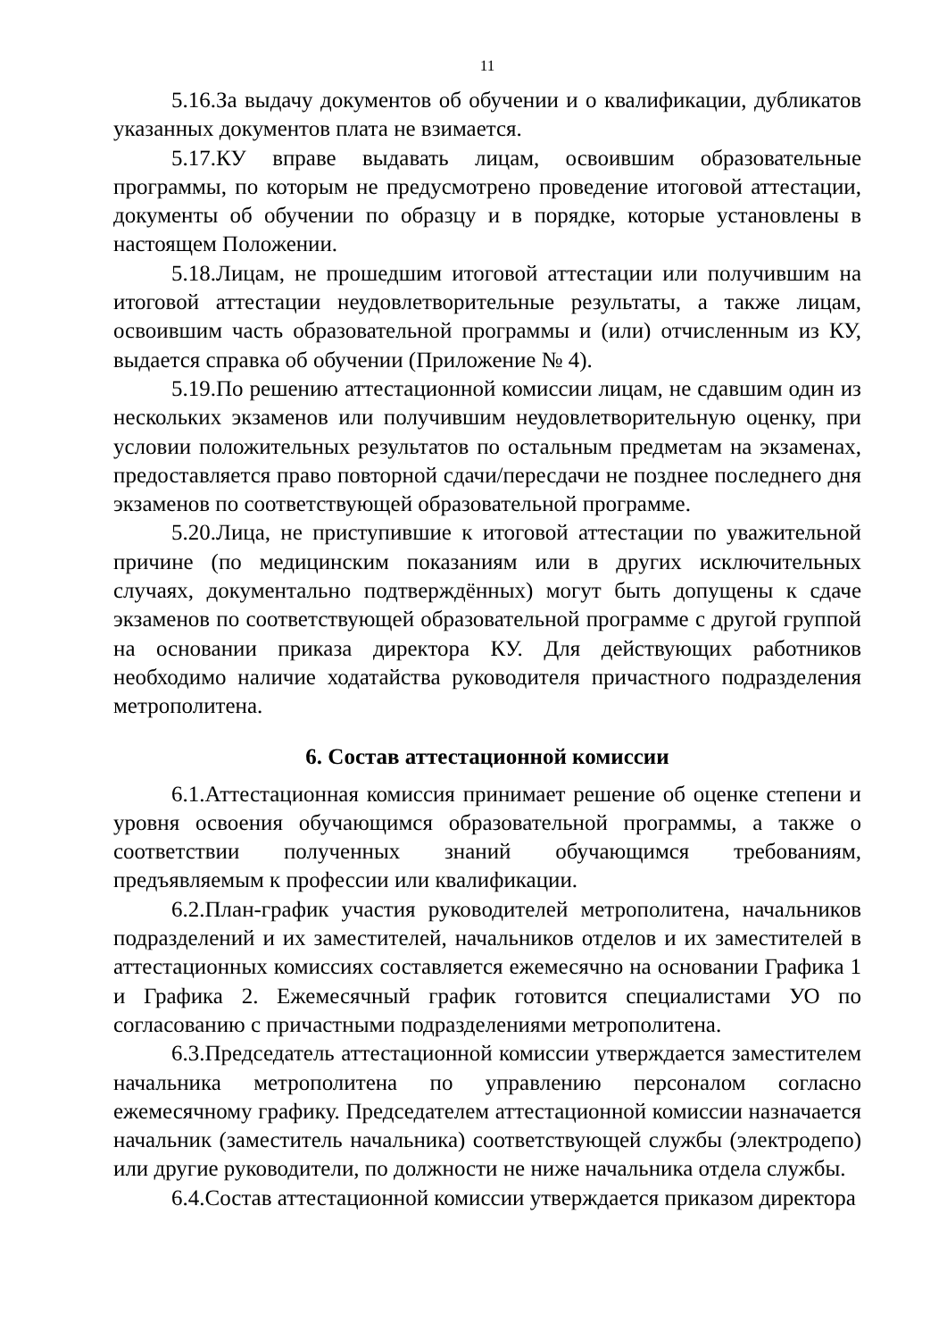11
5.16.За выдачу документов об обучении и о квалификации, дубликатов указанных документов плата не взимается.
5.17.КУ вправе выдавать лицам, освоившим образовательные программы, по которым не предусмотрено проведение итоговой аттестации, документы об обучении по образцу и в порядке, которые установлены в настоящем Положении.
5.18.Лицам, не прошедшим итоговой аттестации или получившим на итоговой аттестации неудовлетворительные результаты, а также лицам, освоившим часть образовательной программы и (или) отчисленным из КУ, выдается справка об обучении (Приложение № 4).
5.19.По решению аттестационной комиссии лицам, не сдавшим один из нескольких экзаменов или получившим неудовлетворительную оценку, при условии положительных результатов по остальным предметам на экзаменах, предоставляется право повторной сдачи/пересдачи не позднее последнего дня экзаменов по соответствующей образовательной программе.
5.20.Лица, не приступившие к итоговой аттестации по уважительной причине (по медицинским показаниям или в других исключительных случаях, документально подтверждённых) могут быть допущены к сдаче экзаменов по соответствующей образовательной программе с другой группой на основании приказа директора КУ. Для действующих работников необходимо наличие ходатайства руководителя причастного подразделения метрополитена.
6. Состав аттестационной комиссии
6.1.Аттестационная комиссия принимает решение об оценке степени и уровня освоения обучающимся образовательной программы, а также о соответствии полученных знаний обучающимся требованиям, предъявляемым к профессии или квалификации.
6.2.План-график участия руководителей метрополитена, начальников подразделений и их заместителей, начальников отделов и их заместителей в аттестационных комиссиях составляется ежемесячно на основании Графика 1 и Графика 2. Ежемесячный график готовится специалистами УО по согласованию с причастными подразделениями метрополитена.
6.3.Председатель аттестационной комиссии утверждается заместителем начальника метрополитена по управлению персоналом согласно ежемесячному графику. Председателем аттестационной комиссии назначается начальник (заместитель начальника) соответствующей службы (электродепо) или другие руководители, по должности не ниже начальника отдела службы.
6.4.Состав аттестационной комиссии утверждается приказом директора